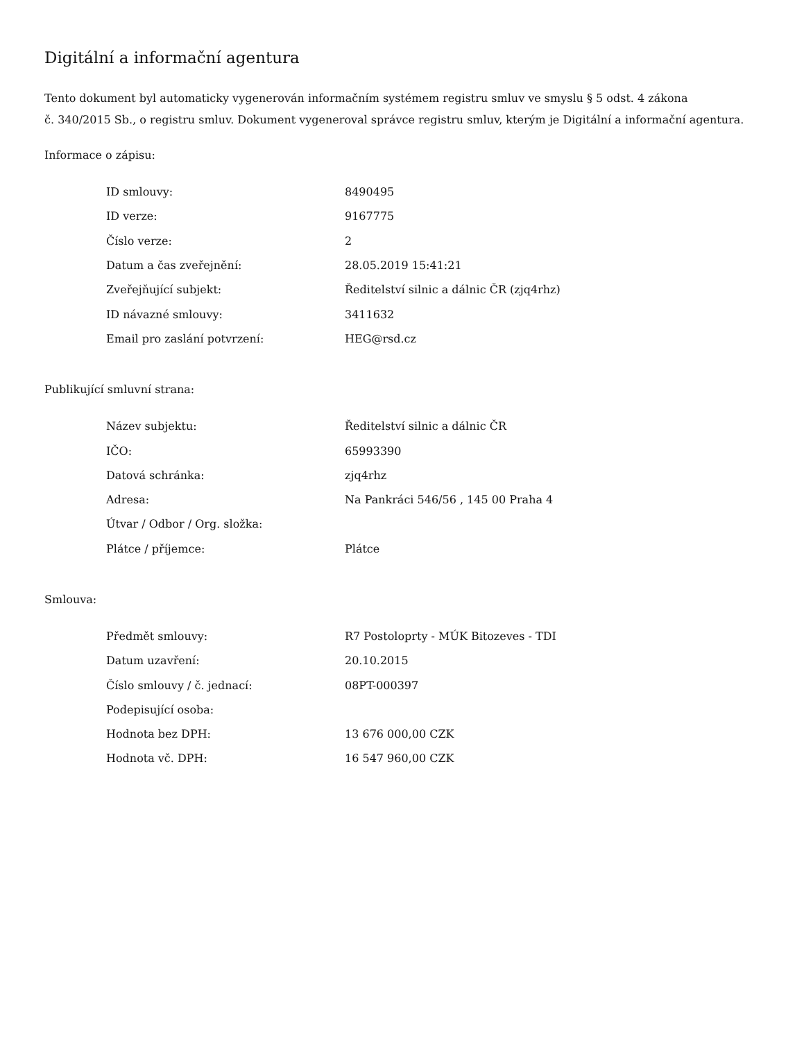Digitální a informační agentura
Tento dokument byl automaticky vygenerován informačním systémem registru smluv ve smyslu § 5 odst. 4 zákona
č. 340/2015 Sb., o registru smluv. Dokument vygeneroval správce registru smluv, kterým je Digitální a informační agentura.
Informace o zápisu:
| ID smlouvy: | 8490495 |
| ID verze: | 9167775 |
| Číslo verze: | 2 |
| Datum a čas zveřejnění: | 28.05.2019 15:41:21 |
| Zveřejňující subjekt: | Ředitelství silnic a dálnic ČR (zjq4rhz) |
| ID návazné smlouvy: | 3411632 |
| Email pro zaslání potvrzení: | HEG@rsd.cz |
Publikující smluvní strana:
| Název subjektu: | Ředitelství silnic a dálnic ČR |
| IČO: | 65993390 |
| Datová schránka: | zjq4rhz |
| Adresa: | Na Pankráci 546/56 , 145 00 Praha 4 |
| Útvar / Odbor / Org. složka: | |
| Plátce / příjemce: | Plátce |
Smlouva:
| Předmět smlouvy: | R7 Postoloprty - MÚK Bitozeves - TDI |
| Datum uzavření: | 20.10.2015 |
| Číslo smlouvy / č. jednací: | 08PT-000397 |
| Podepisující osoba: | |
| Hodnota bez DPH: | 13 676 000,00 CZK |
| Hodnota vč. DPH: | 16 547 960,00 CZK |